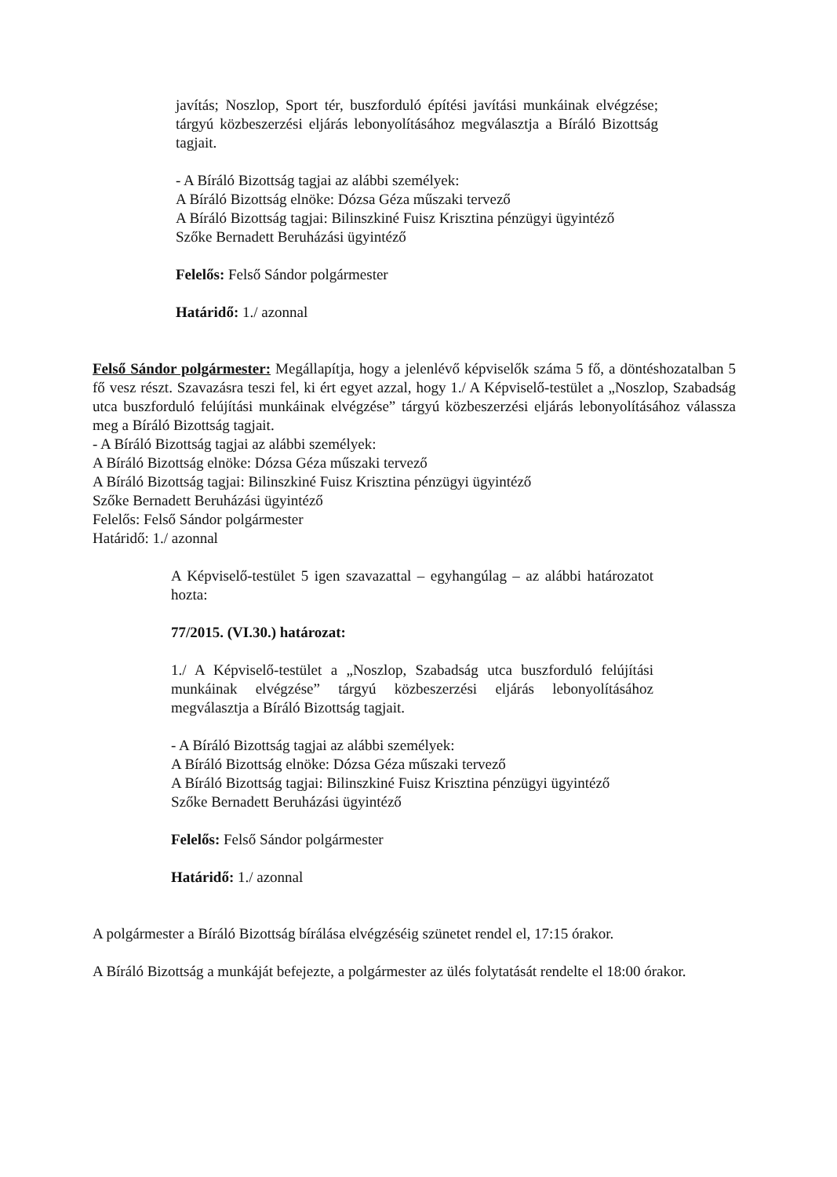javítás; Noszlop, Sport tér, buszforduló építési javítási munkáinak elvégzése; tárgyú közbeszerzési eljárás lebonyolításához megválasztja a Bíráló Bizottság tagjait.
- A Bíráló Bizottság tagjai az alábbi személyek:
A Bíráló Bizottság elnöke: Dózsa Géza műszaki tervező
A Bíráló Bizottság tagjai: Bilinszkiné Fuisz Krisztina pénzügyi ügyintéző
Szőke Bernadett Beruházási ügyintéző
Felelős: Felső Sándor polgármester
Határidő: 1./ azonnal
Felső Sándor polgármester: Megállapítja, hogy a jelenlévő képviselők száma 5 fő, a döntéshozatalban 5 fő vesz részt. Szavazásra teszi fel, ki ért egyet azzal, hogy 1./ A Képviselő-testület a „Noszlop, Szabadság utca buszforduló felújítási munkáinak elvégzése” tárgyú közbeszerzési eljárás lebonyolításához válassza meg a Bíráló Bizottság tagjait.
- A Bíráló Bizottság tagjai az alábbi személyek:
A Bíráló Bizottság elnöke: Dózsa Géza műszaki tervező
A Bíráló Bizottság tagjai: Bilinszkiné Fuisz Krisztina pénzügyi ügyintéző
Szőke Bernadett Beruházási ügyintéző
Felelős: Felső Sándor polgármester
Határidő: 1./ azonnal
A Képviselő-testület 5 igen szavazattal – egyhangúlag – az alábbi határozatot hozta:
77/2015. (VI.30.) határozat:
1./ A Képviselő-testület a „Noszlop, Szabadság utca buszforduló felújítási munkáinak elvégzése” tárgyú közbeszerzési eljárás lebonyolításához megválasztja a Bíráló Bizottság tagjait.
- A Bíráló Bizottság tagjai az alábbi személyek:
A Bíráló Bizottság elnöke: Dózsa Géza műszaki tervező
A Bíráló Bizottság tagjai: Bilinszkiné Fuisz Krisztina pénzügyi ügyintéző
Szőke Bernadett Beruházási ügyintéző
Felelős: Felső Sándor polgármester
Határidő: 1./ azonnal
A polgármester a Bíráló Bizottság bírálása elvégzéséig szünetet rendel el, 17:15 órakor.
A Bíráló Bizottság a munkáját befejezte, a polgármester az ülés folytatását rendelte el 18:00 órakor.